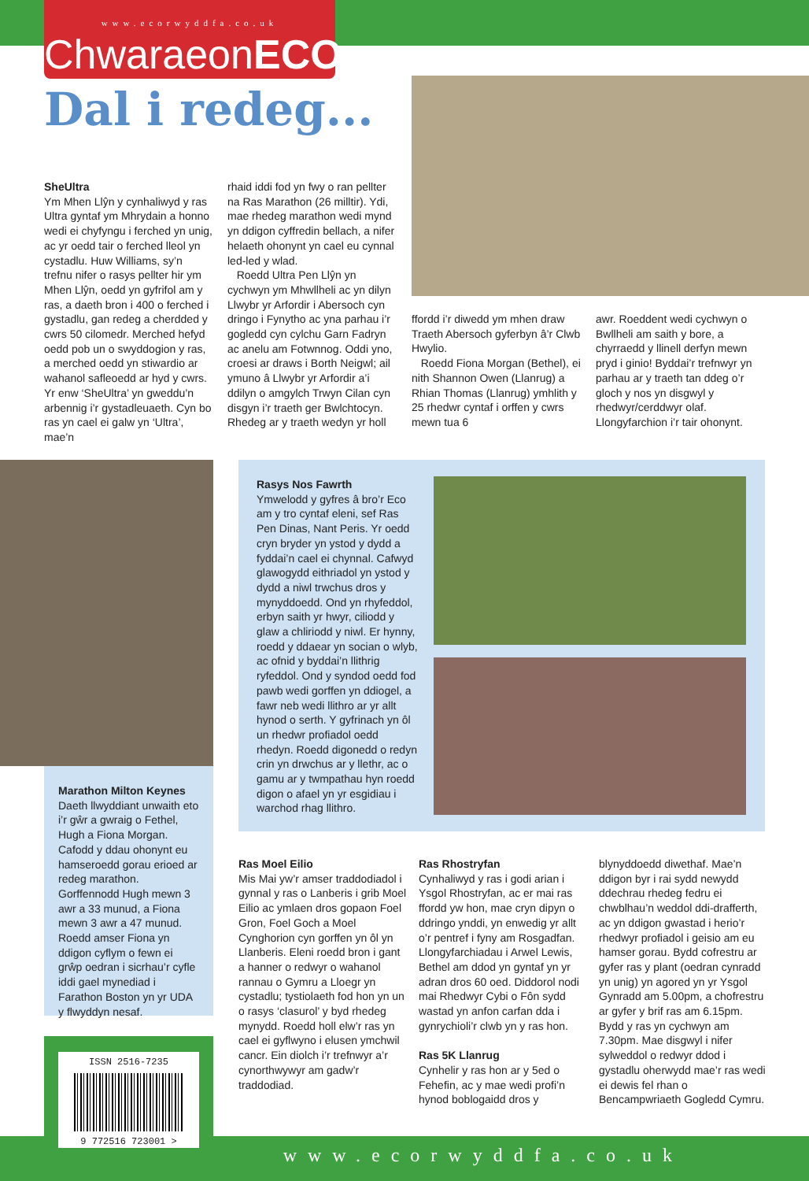www.ecorwyddfa.co.uk
ChwaraeonECO
Dal i redeg...
SheUltra
Ym Mhen Llŷn y cynhaliwyd y ras Ultra gyntaf ym Mhrydain a honno wedi ei chyfyngu i ferched yn unig, ac yr oedd tair o ferched lleol yn cystadlu. Huw Williams, sy’n trefnu nifer o rasys pellter hir ym Mhen Llŷn, oedd yn gyfrifol am y ras, a daeth bron i 400 o ferched i gystadlu, gan redeg a cherdded y cwrs 50 cilomedr. Merched hefyd oedd pob un o swyddogion y ras, a merched oedd yn stiwardio ar wahanol safleoedd ar hyd y cwrs. Yr enw ‘SheUltra’ yn gweddu’n arbennig i’r gystadleuaeth. Cyn bo ras yn cael ei galw yn ‘Ultra’, mae’n
rhaid iddi fod yn fwy o ran pellter na Ras Marathon (26 milltir). Ydi, mae rhedeg marathon wedi mynd yn ddigon cyffredin bellach, a nifer helaeth ohonynt yn cael eu cynnal led-led y wlad.
Roedd Ultra Pen Llŷn yn cychwyn ym Mhwllheli ac yn dilyn Llwybr yr Arfordir i Abersoch cyn dringo i Fynytho ac yna parhau i’r gogledd cyn cylchu Garn Fadryn ac anelu am Fotwnnog. Oddi yno, croesi ar draws i Borth Neigwl; ail ymuno â Llwybr yr Arfordir a’i ddilyn o amgylch Trwyn Cilan cyn disgyn i’r traeth ger Bwlchtocyn. Rhedeg ar y traeth wedyn yr holl
ffordd i’r diwedd ym mhen draw Traeth Abersoch gyferbyn â’r Clwb Hwylio.
Roedd Fiona Morgan (Bethel), ei nith Shannon Owen (Llanrug) a Rhian Thomas (Llanrug) ymhlith y 25 rhedwr cyntaf i orffen y cwrs mewn tua 6
awr. Roeddent wedi cychwyn o Bwllheli am saith y bore, a chyrraedd y llinell derfyn mewn pryd i ginio! Byddai’r trefnwyr yn parhau ar y traeth tan ddeg o’r gloch y nos yn disgwyl y rhedwyr/cerddwyr olaf. Llongyfarchion i’r tair ohonynt.
Marathon Milton Keynes
Daeth llwyddiant unwaith eto i’r gŵr a gwraig o Fethel, Hugh a Fiona Morgan. Cafodd y ddau ohonynt eu hamseroedd gorau erioed ar redeg marathon. Gorffennodd Hugh mewn 3 awr a 33 munud, a Fiona mewn 3 awr a 47 munud. Roedd amser Fiona yn ddigon cyflym o fewn ei grŵp oedran i sicrhau’r cyfle iddi gael mynediad i Farathon Boston yn yr UDA y flwyddyn nesaf.
Rasys Nos Fawrth
Ymwelodd y gyfres â bro’r Eco am y tro cyntaf eleni, sef Ras Pen Dinas, Nant Peris. Yr oedd cryn bryder yn ystod y dydd a fyddai’n cael ei chynnal. Cafwyd glawogydd eithriadol yn ystod y dydd a niwl trwchus dros y mynyddoedd. Ond yn rhyfeddol, erbyn saith yr hwyr, ciliodd y glaw a chliriodd y niwl. Er hynny, roedd y ddaear yn socian o wlyb, ac ofnid y byddai’n llithrig ryfeddol. Ond y syndod oedd fod pawb wedi gorffen yn ddiogel, a fawr neb wedi llithro ar yr allt hynod o serth. Y gyfrinach yn ôl un rhedwr profiadol oedd rhedyn. Roedd digonedd o redyn crin yn drwchus ar y llethr, ac o gamu ar y twmpathau hyn roedd digon o afael yn yr esgidiau i warchod rhag llithro.
Ras Moel Eilio
Mis Mai yw’r amser traddodiadol i gynnal y ras o Lanberis i grib Moel Eilio ac ymlaen dros gopaon Foel Gron, Foel Goch a Moel Cynghorion cyn gorffen yn ôl yn Llanberis. Eleni roedd bron i gant a hanner o redwyr o wahanol rannau o Gymru a Lloegr yn cystadlu; tystiolaeth fod hon yn un o rasys ‘clasurol’ y byd rhedeg mynydd. Roedd holl elw’r ras yn cael ei gyflwyno i elusen ymchwil cancr. Ein diolch i’r trefnwyr a’r cynorthwywyr am gadw’r traddodiad.
Ras Rhostryfan
Cynhaliwyd y ras i godi arian i Ysgol Rhostryfan, ac er mai ras ffordd yw hon, mae cryn dipyn o ddringo ynddi, yn enwedig yr allt o’r pentref i fyny am Rosgadfan. Llongyfarchiadau i Arwel Lewis, Bethel am ddod yn gyntaf yn yr adran dros 60 oed. Diddorol nodi mai Rhedwyr Cybi o Fôn sydd wastad yn anfon carfan dda i gynrychioli’r clwb yn y ras hon.
Ras 5K Llanrug
Cynhelir y ras hon ar y 5ed o Fehefin, ac y mae wedi profi’n hynod boblogaidd dros y
blynyddoedd diwethaf. Mae’n ddigon byr i rai sydd newydd ddechrau rhedeg fedru ei chwblhau’n weddol ddi-drafferth, ac yn ddigon gwastad i herio’r rhedwyr profiadol i geisio am eu hamser gorau. Bydd cofrestru ar gyfer ras y plant (oedran cynradd yn unig) yn agored yn yr Ysgol Gynradd am 5.00pm, a chofrestru ar gyfer y brif ras am 6.15pm. Bydd y ras yn cychwyn am 7.30pm. Mae disgwyl i nifer sylweddol o redwyr ddod i gystadlu oherwydd mae’r ras wedi ei dewis fel rhan o Bencampwriaeth Gogledd Cymru.
www.ecorwyddfa.co.uk
ISSN 2516-7235
9 772516 723001 >